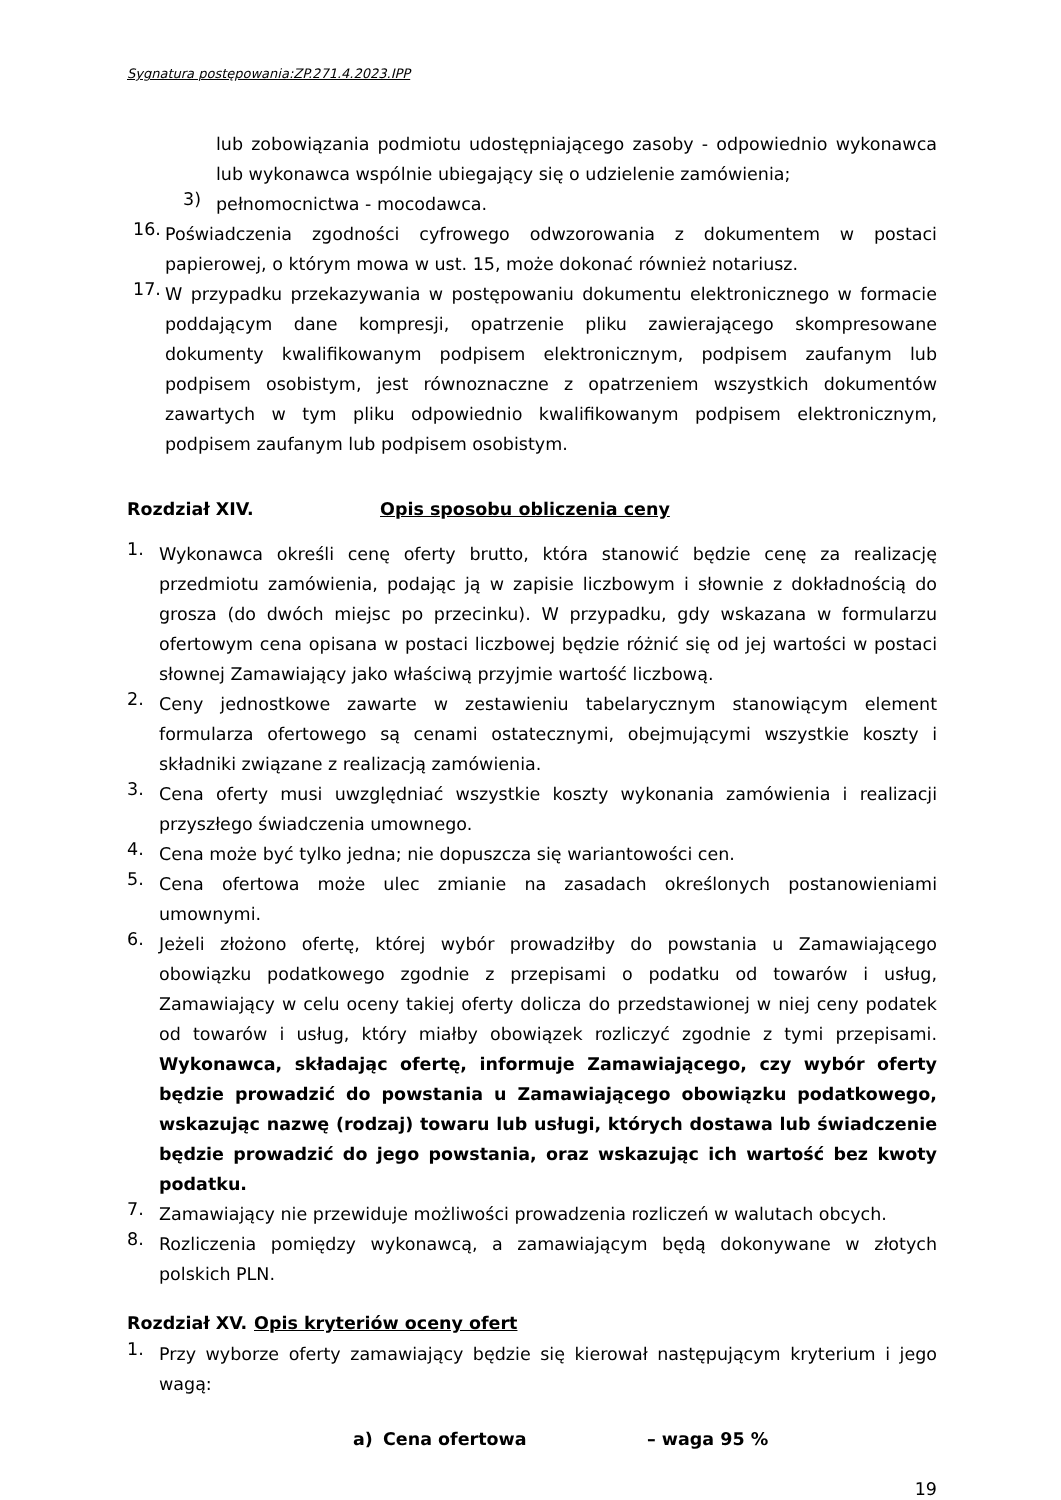Sygnatura postępowania:ZP.271.4.2023.IPP
lub zobowiązania podmiotu udostępniającego zasoby - odpowiednio wykonawca lub wykonawca wspólnie ubiegający się o udzielenie zamówienia;
3) pełnomocnictwa - mocodawca.
16. Poświadczenia zgodności cyfrowego odwzorowania z dokumentem w postaci papierowej, o którym mowa w ust. 15, może dokonać również notariusz.
17. W przypadku przekazywania w postępowaniu dokumentu elektronicznego w formacie poddającym dane kompresji, opatrzenie pliku zawierającego skompresowane dokumenty kwalifikowanym podpisem elektronicznym, podpisem zaufanym lub podpisem osobistym, jest równoznaczne z opatrzeniem wszystkich dokumentów zawartych w tym pliku odpowiednio kwalifikowanym podpisem elektronicznym, podpisem zaufanym lub podpisem osobistym.
Rozdział XIV. Opis sposobu obliczenia ceny
1. Wykonawca określi cenę oferty brutto, która stanowić będzie cenę za realizację przedmiotu zamówienia, podając ją w zapisie liczbowym i słownie z dokładnością do grosza (do dwóch miejsc po przecinku). W przypadku, gdy wskazana w formularzu ofertowym cena opisana w postaci liczbowej będzie różnić się od jej wartości w postaci słownej Zamawiający jako właściwą przyjmie wartość liczbową.
2. Ceny jednostkowe zawarte w zestawieniu tabelarycznym stanowiącym element formularza ofertowego są cenami ostatecznymi, obejmującymi wszystkie koszty i składniki związane z realizacją zamówienia.
3. Cena oferty musi uwzględniać wszystkie koszty wykonania zamówienia i realizacji przyszłego świadczenia umownego.
4. Cena może być tylko jedna; nie dopuszcza się wariantowości cen.
5. Cena ofertowa może ulec zmianie na zasadach określonych postanowieniami umownymi.
6. Jeżeli złożono ofertę, której wybór prowadziłby do powstania u Zamawiającego obowiązku podatkowego zgodnie z przepisami o podatku od towarów i usług, Zamawiający w celu oceny takiej oferty dolicza do przedstawionej w niej ceny podatek od towarów i usług, który miałby obowiązek rozliczyć zgodnie z tymi przepisami. Wykonawca, składając ofertę, informuje Zamawiającego, czy wybór oferty będzie prowadzić do powstania u Zamawiającego obowiązku podatkowego, wskazując nazwę (rodzaj) towaru lub usługi, których dostawa lub świadczenie będzie prowadzić do jego powstania, oraz wskazując ich wartość bez kwoty podatku.
7. Zamawiający nie przewiduje możliwości prowadzenia rozliczeń w walutach obcych.
8. Rozliczenia pomiędzy wykonawcą, a zamawiającym będą dokonywane w złotych polskich PLN.
Rozdział XV. Opis kryteriów oceny ofert
1. Przy wyborze oferty zamawiający będzie się kierował następującym kryterium i jego wagą:
a) Cena ofertowa – waga 95 %
19